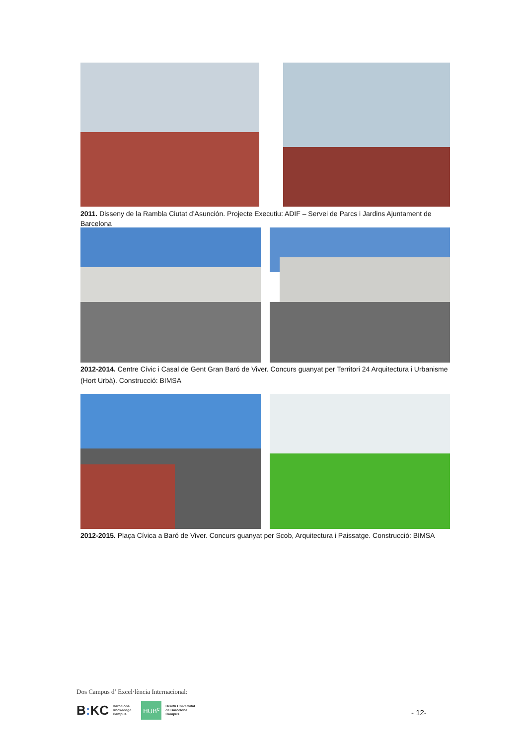2011. Disseny de la Rambla Ciutat d’Asunción. Projecte Executiu: ADIF – Servei de Parcs i Jardins Ajuntament de Barcelona
2012-2014. Centre Cívic i Casal de Gent Gran Baró de Viver. Concurs guanyat per Territori 24 Arquitectura i Urbanisme (Hort Urbà). Construcció: BIMSA
2012-2015. Plaça Cívica a Baró de Viver. Concurs guanyat per Scob, Arquitectura i Paissatge. Construcció: BIMSA
Dos Campus d’ Excel·lència Internacional:
B: KC Barcelona
Knowledge
Campus HUB<sup>c</sup> Health Universitat
de Barcelona
Campus
- 12-